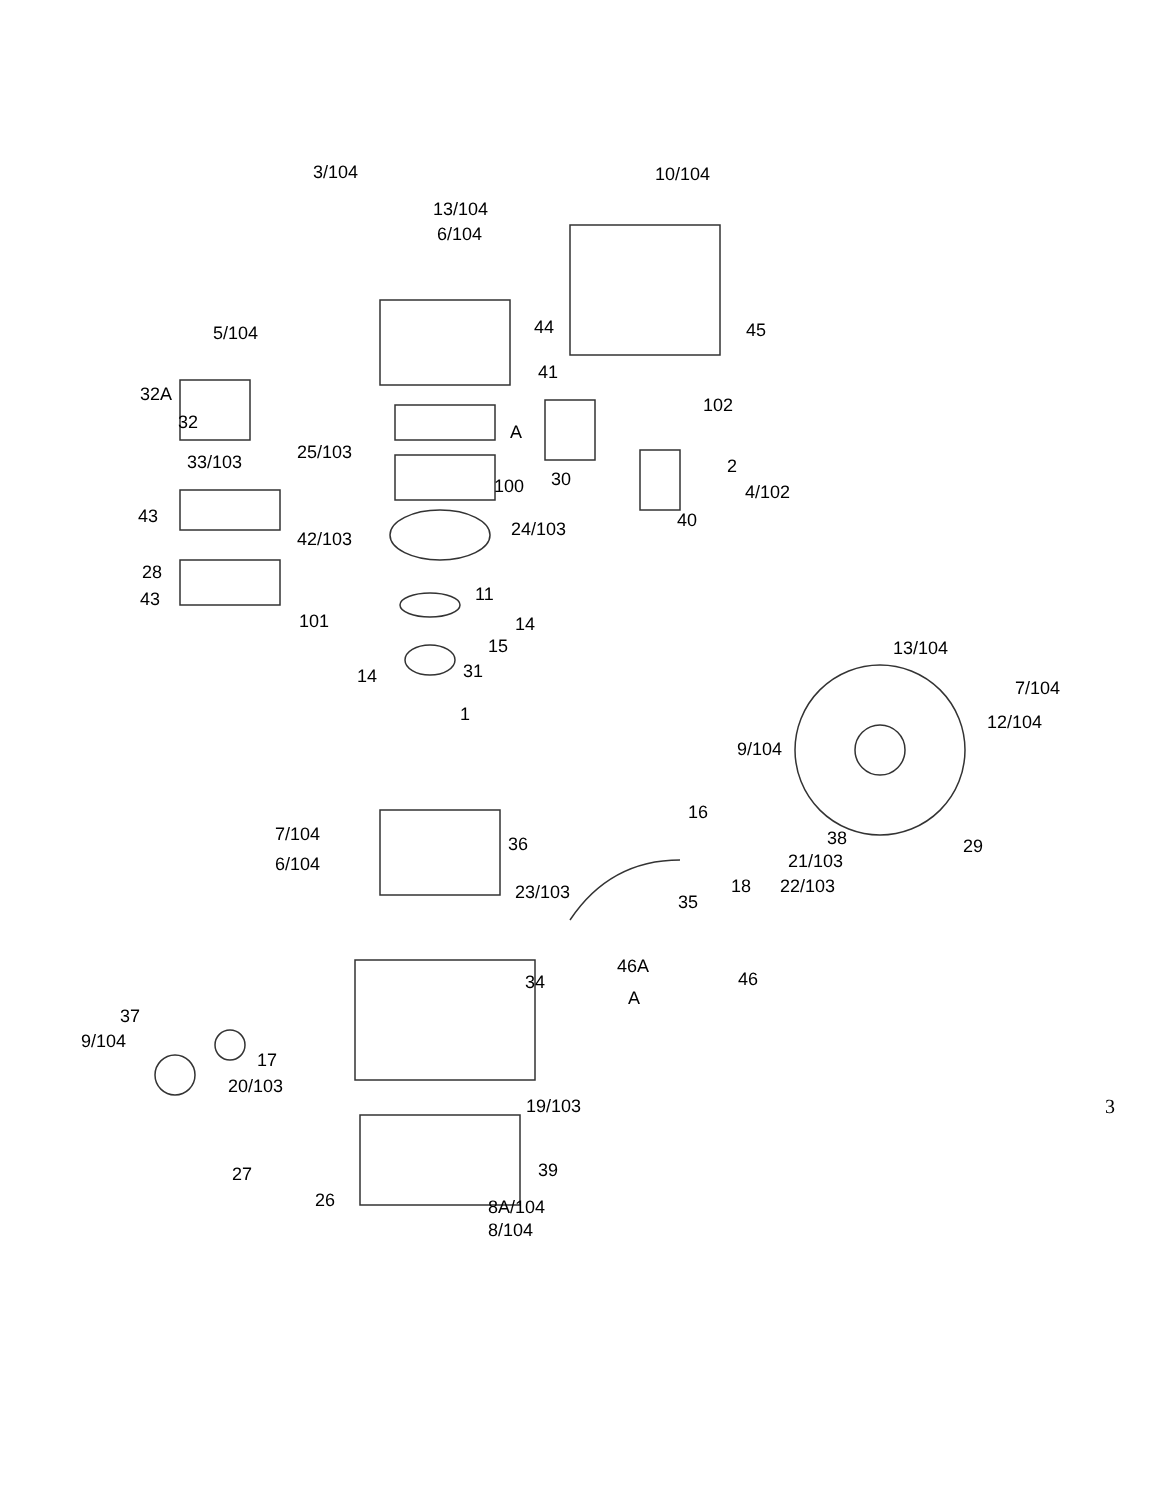3/104
10/104
13/104
6/104
5/104
44
45
41
32A
102
32
A
25/103
33/103
2
30
100
4/102
43
40
24/103
42/103
28
43
11
101
14
15
13/104
14
31
7/104
1
12/104
9/104
16
38
7/104
36
29
21/103
6/104
18
22/103
23/103
35
46A
46
34
A
37
9/104
17
20/103
19/103
39
27
26
8A/104
8/104
3